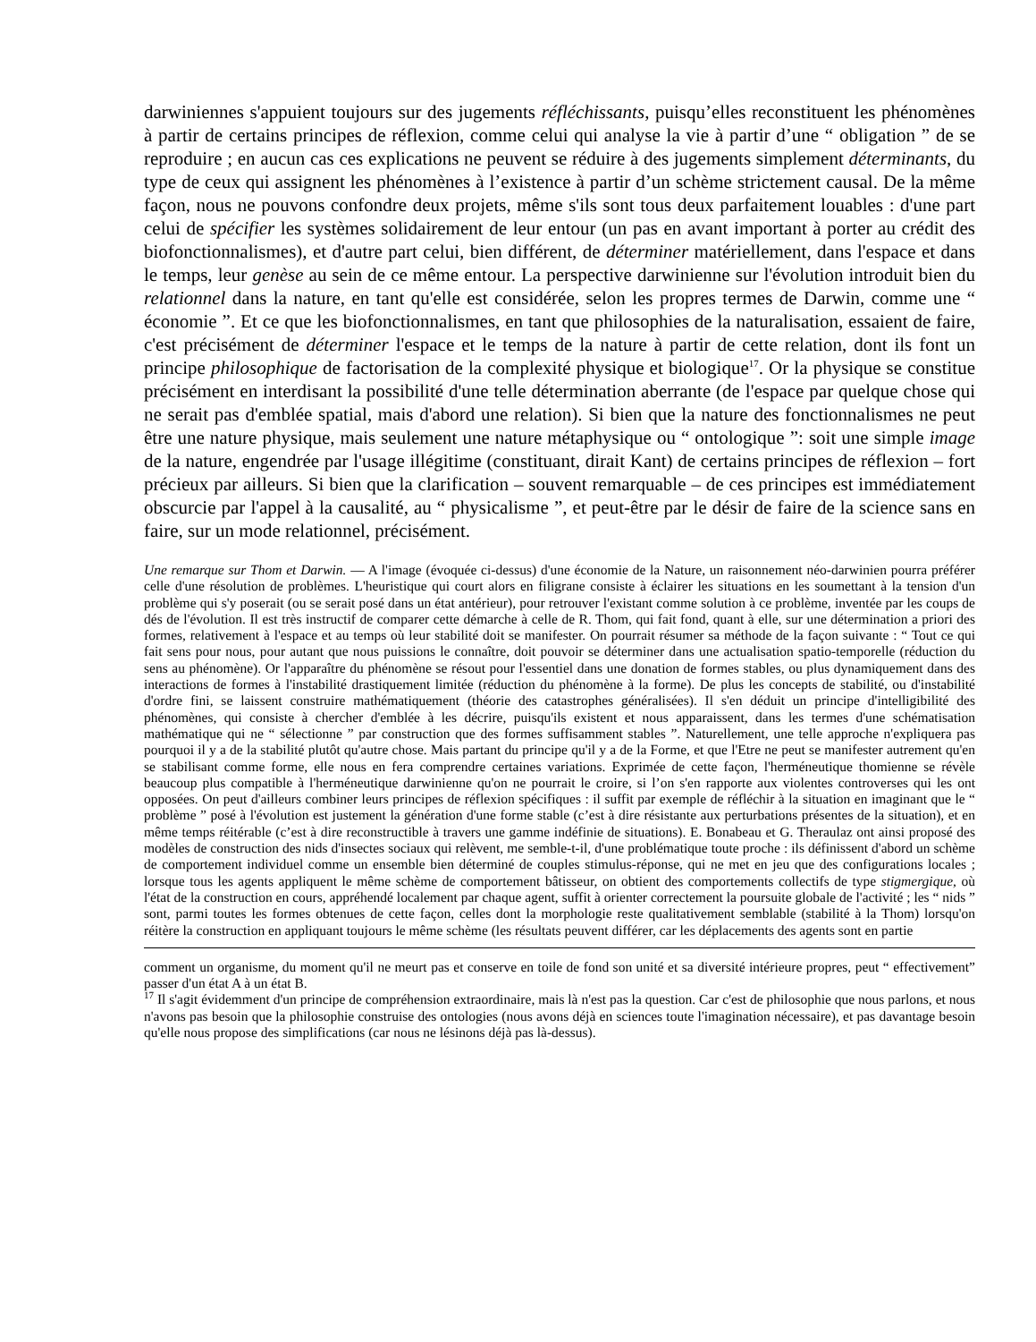darwiniennes s'appuient toujours sur des jugements réfléchissants, puisqu’elles reconstituent les phénomènes à partir de certains principes de réflexion, comme celui qui analyse la vie à partir d’une “ obligation ” de se reproduire ; en aucun cas ces explications ne peuvent se réduire à des jugements simplement déterminants, du type de ceux qui assignent les phénomènes à l’existence à partir d’un schème strictement causal. De la même façon, nous ne pouvons confondre deux projets, même s'ils sont tous deux parfaitement louables : d'une part celui de spécifier les systèmes solidairement de leur entour (un pas en avant important à porter au crédit des biofonctionnalismes), et d'autre part celui, bien différent, de déterminer matériellement, dans l'espace et dans le temps, leur genèse au sein de ce même entour. La perspective darwinienne sur l'évolution introduit bien du relationnel dans la nature, en tant qu'elle est considérée, selon les propres termes de Darwin, comme une “ économie ”. Et ce que les biofonctionnalismes, en tant que philosophies de la naturalisation, essaient de faire, c'est précisément de déterminer l'espace et le temps de la nature à partir de cette relation, dont ils font un principe philosophique de factorisation de la complexité physique et biologique<sup>17</sup>. Or la physique se constitue précisément en interdisant la possibilité d'une telle détermination aberrante (de l'espace par quelque chose qui ne serait pas d'emblée spatial, mais d'abord une relation). Si bien que la nature des fonctionnalismes ne peut être une nature physique, mais seulement une nature métaphysique ou “ ontologique ”: soit une simple image de la nature, engendrée par l'usage illégitime (constituant, dirait Kant) de certains principes de réflexion – fort précieux par ailleurs. Si bien que la clarification – souvent remarquable – de ces principes est immédiatement obscurcie par l'appel à la causalité, au “ physicalisme ”, et peut-être par le désir de faire de la science sans en faire, sur un mode relationnel, précisément.
Une remarque sur Thom et Darwin. — A l'image (évoquée ci-dessus) d'une économie de la Nature, un raisonnement néo-darwinien pourra préférer celle d'une résolution de problèmes. L'heuristique qui court alors en filigrane consiste à éclairer les situations en les soumettant à la tension d'un problème qui s'y poserait (ou se serait posé dans un état antérieur), pour retrouver l'existant comme solution à ce problème, inventée par les coups de dés de l'évolution. Il est très instructif de comparer cette démarche à celle de R. Thom, qui fait fond, quant à elle, sur une détermination a priori des formes, relativement à l'espace et au temps où leur stabilité doit se manifester. On pourrait résumer sa méthode de la façon suivante : “ Tout ce qui fait sens pour nous, pour autant que nous puissions le connaître, doit pouvoir se déterminer dans une actualisation spatio-temporelle (réduction du sens au phénomène). Or l'apparaître du phénomène se résout pour l'essentiel dans une donation de formes stables, ou plus dynamiquement dans des interactions de formes à l'instabilité drastiquement limitée (réduction du phénomène à la forme). De plus les concepts de stabilité, ou d'instabilité d'ordre fini, se laissent construire mathématiquement (théorie des catastrophes généralisées). Il s'en déduit un principe d'intelligibilité des phénomènes, qui consiste à chercher d'emblée à les décrire, puisqu'ils existent et nous apparaissent, dans les termes d'une schématisation mathématique qui ne “ sélectionne ” par construction que des formes suffisamment stables ”. Naturellement, une telle approche n'expliquera pas pourquoi il y a de la stabilité plutôt qu'autre chose. Mais partant du principe qu'il y a de la Forme, et que l'Etre ne peut se manifester autrement qu'en se stabilisant comme forme, elle nous en fera comprendre certaines variations. Exprimée de cette façon, l'herméneutique thomienne se révèle beaucoup plus compatible à l'herméneutique darwinienne qu'on ne pourrait le croire, si l’on s'en rapporte aux violentes controverses qui les ont opposées. On peut d'ailleurs combiner leurs principes de réflexion spécifiques : il suffit par exemple de réfléchir à la situation en imaginant que le “ problème ” posé à l'évolution est justement la génération d'une forme stable (c’est à dire résistante aux perturbations présentes de la situation), et en même temps réitérable (c’est à dire reconstructible à travers une gamme indéfinie de situations). E. Bonabeau et G. Theraulaz ont ainsi proposé des modèles de construction des nids d'insectes sociaux qui relèvent, me semble-t-il, d'une problématique toute proche : ils définissent d'abord un schème de comportement individuel comme un ensemble bien déterminé de couples stimulus-réponse, qui ne met en jeu que des configurations locales ; lorsque tous les agents appliquent le même schème de comportement bâtisseur, on obtient des comportements collectifs de type stigmergique, où l'état de la construction en cours, appréhendé localement par chaque agent, suffit à orienter correctement la poursuite globale de l'activité ; les “ nids ” sont, parmi toutes les formes obtenues de cette façon, celles dont la morphologie reste qualitativement semblable (stabilité à la Thom) lorsqu'on réitère la construction en appliquant toujours le même schème (les résultats peuvent différer, car les déplacements des agents sont en partie
comment un organisme, du moment qu'il ne meurt pas et conserve en toile de fond son unité et sa diversité intérieure propres, peut “ effectivement” passer d'un état A à un état B.
<sup>17</sup> Il s'agit évidemment d'un principe de compréhension extraordinaire, mais là n'est pas la question. Car c'est de philosophie que nous parlons, et nous n'avons pas besoin que la philosophie construise des ontologies (nous avons déjà en sciences toute l'imagination nécessaire), et pas davantage besoin qu'elle nous propose des simplifications (car nous ne lésinons déjà pas là-dessus).